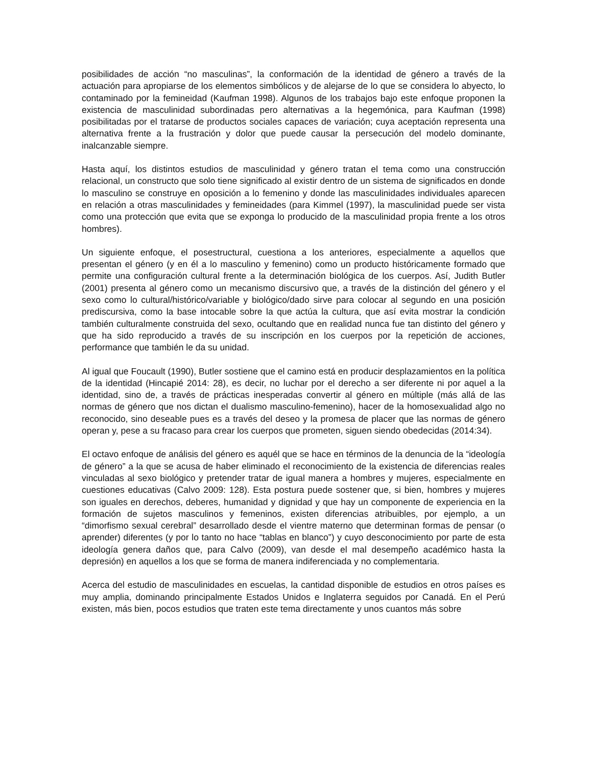posibilidades de acción “no masculinas”, la conformación de la identidad de género a través de la actuación para apropiarse de los elementos simbólicos y de alejarse de lo que se considera lo abyecto, lo contaminado por la femineidad (Kaufman 1998). Algunos de los trabajos bajo este enfoque proponen la existencia de masculinidad subordinadas pero alternativas a la hegemónica, para Kaufman (1998) posibilitadas por el tratarse de productos sociales capaces de variación; cuya aceptación representa una alternativa frente a la frustración y dolor que puede causar la persecución del modelo dominante, inalcanzable siempre.
Hasta aquí, los distintos estudios de masculinidad y género tratan el tema como una construcción relacional, un constructo que solo tiene significado al existir dentro de un sistema de significados en donde lo masculino se construye en oposición a lo femenino y donde las masculinidades individuales aparecen en relación a otras masculinidades y femineidades (para Kimmel (1997), la masculinidad puede ser vista como una protección que evita que se exponga lo producido de la masculinidad propia frente a los otros hombres).
Un siguiente enfoque, el posestructural, cuestiona a los anteriores, especialmente a aquellos que presentan el género (y en él a lo masculino y femenino) como un producto históricamente formado que permite una configuración cultural frente a la determinación biológica de los cuerpos. Así, Judith Butler (2001) presenta al género como un mecanismo discursivo que, a través de la distinción del género y el sexo como lo cultural/histórico/variable y biológico/dado sirve para colocar al segundo en una posición prediscursiva, como la base intocable sobre la que actúa la cultura, que así evita mostrar la condición también culturalmente construida del sexo, ocultando que en realidad nunca fue tan distinto del género y que ha sido reproducido a través de su inscripción en los cuerpos por la repetición de acciones, performance que también le da su unidad.
Al igual que Foucault (1990), Butler sostiene que el camino está en producir desplazamientos en la política de la identidad (Hincapié 2014: 28), es decir, no luchar por el derecho a ser diferente ni por aquel a la identidad, sino de, a través de prácticas inesperadas convertir al género en múltiple (más allá de las normas de género que nos dictan el dualismo masculino-femenino), hacer de la homosexualidad algo no reconocido, sino deseable pues es a través del deseo y la promesa de placer que las normas de género operan y, pese a su fracaso para crear los cuerpos que prometen, siguen siendo obedecidas (2014:34).
El octavo enfoque de análisis del género es aquél que se hace en términos de la denuncia de la “ideología de género” a la que se acusa de haber eliminado el reconocimiento de la existencia de diferencias reales vinculadas al sexo biológico y pretender tratar de igual manera a hombres y mujeres, especialmente en cuestiones educativas (Calvo 2009: 128). Esta postura puede sostener que, si bien, hombres y mujeres son iguales en derechos, deberes, humanidad y dignidad y que hay un componente de experiencia en la formación de sujetos masculinos y femeninos, existen diferencias atribuibles, por ejemplo, a un “dimorfismo sexual cerebral” desarrollado desde el vientre materno que determinan formas de pensar (o aprender) diferentes (y por lo tanto no hace “tablas en blanco”) y cuyo desconocimiento por parte de esta ideología genera daños que, para Calvo (2009), van desde el mal desempeño académico hasta la depresión) en aquellos a los que se forma de manera indiferenciada y no complementaria.
Acerca del estudio de masculinidades en escuelas, la cantidad disponible de estudios en otros países es muy amplia, dominando principalmente Estados Unidos e Inglaterra seguidos por Canadá. En el Perú existen, más bien, pocos estudios que traten este tema directamente y unos cuantos más sobre